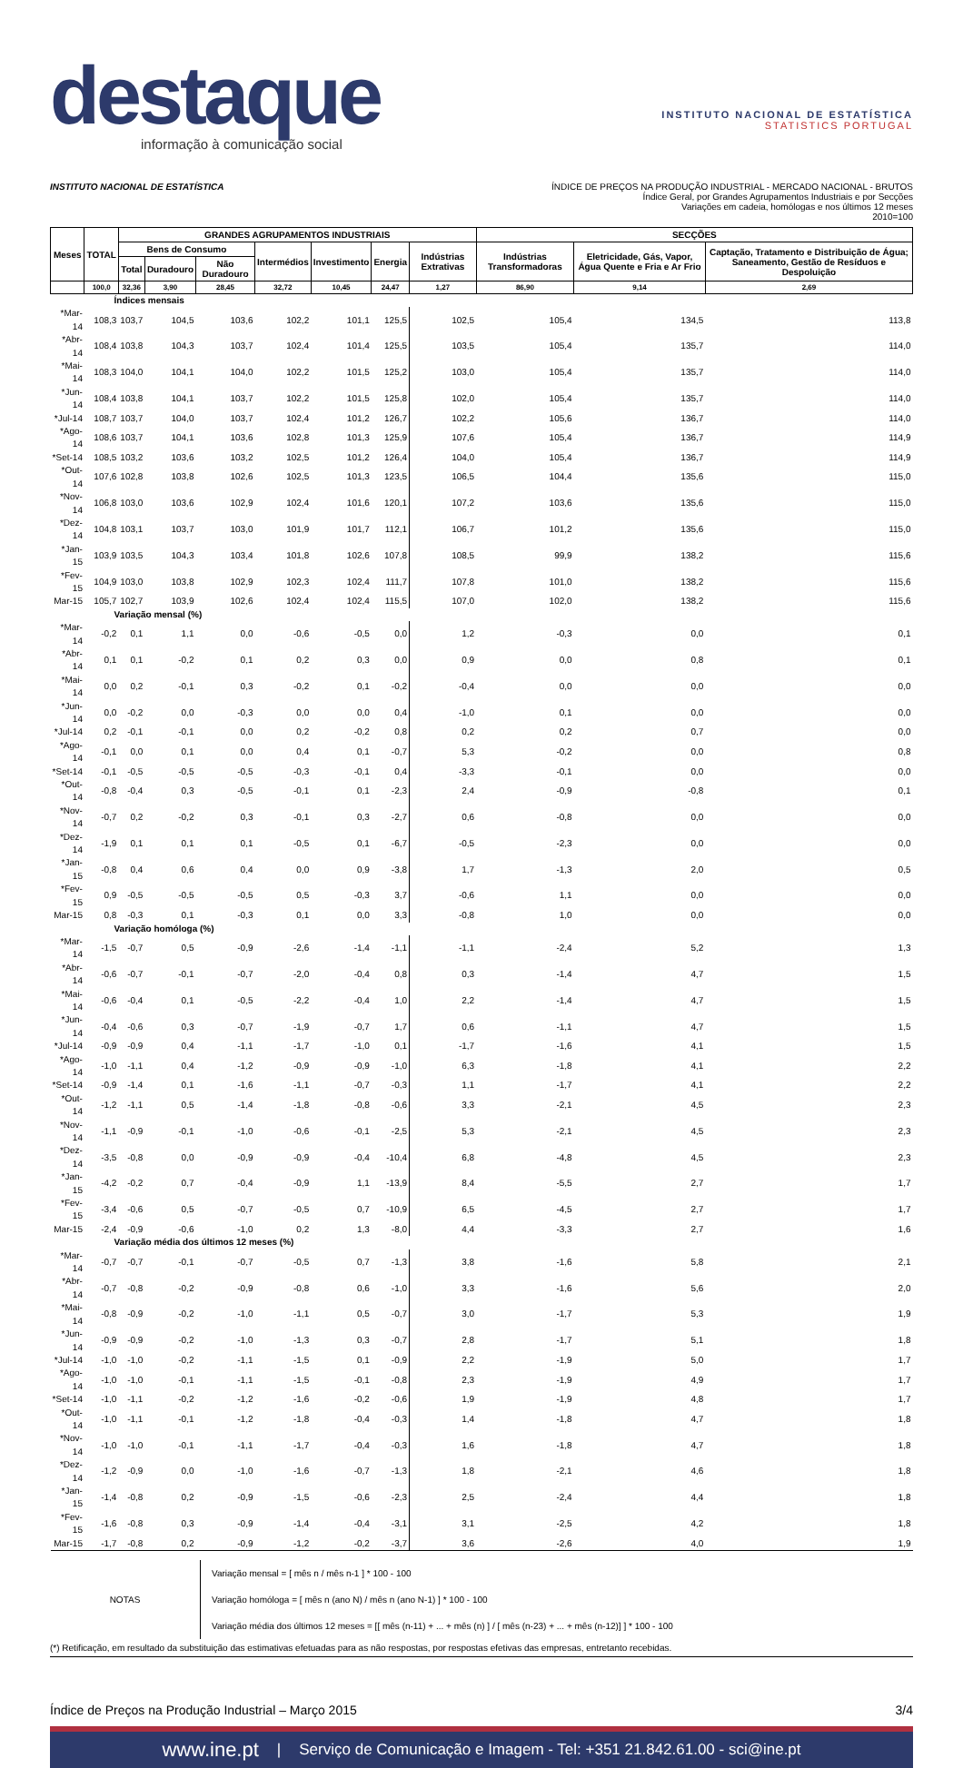destaque
informação à comunicação social
INSTITUTO NACIONAL DE ESTATÍSTICA
STATISTICS PORTUGAL
INSTITUTO NACIONAL DE ESTATÍSTICA
ÍNDICE DE PREÇOS NA PRODUÇÃO INDUSTRIAL - MERCADO NACIONAL - BRUTOS
Índice Geral, por Grandes Agrupamentos Industriais e por Secções
Variações em cadeia, homólogas e nos últimos 12 meses
2010=100
| Meses | TOTAL | GRANDES AGRUPAMENTOS INDUSTRIAIS | | | | | | | SECÇÕES | | |
| --- | --- | --- | --- | --- | --- | --- | --- | --- | --- | --- | --- |
| | | Bens de Consumo | | | Intermédios | Investimento | Energia | Indústrias Extrativas | Indústrias Transformadoras | Eletricidade, Gás, Vapor, Água Quente e Fria e Ar Frio | Captação, Tratamento e Distribuição de Água; Saneamento, Gestão de Resíduos e Despoluição |
| | | Total | Duradouro | Não Duradouro | | | | | | | |
| | 100,0 | 32,36 | 3,90 | 28,45 | 32,72 | 10,45 | 24,47 | 1,27 | 86,90 | 9,14 | 2,69 |
| Índices mensais | | | | | | | | | | | |
| *Mar-14 | 108,3 | 103,7 | 104,5 | 103,6 | 102,2 | 101,1 | 125,5 | 102,5 | 105,4 | 134,5 | 113,8 |
| *Abr-14 | 108,4 | 103,8 | 104,3 | 103,7 | 102,4 | 101,4 | 125,5 | 103,5 | 105,4 | 135,7 | 114,0 |
| *Mai-14 | 108,3 | 104,0 | 104,1 | 104,0 | 102,2 | 101,5 | 125,2 | 103,0 | 105,4 | 135,7 | 114,0 |
| *Jun-14 | 108,4 | 103,8 | 104,1 | 103,7 | 102,2 | 101,5 | 125,8 | 102,0 | 105,4 | 135,7 | 114,0 |
| *Jul-14 | 108,7 | 103,7 | 104,0 | 103,7 | 102,4 | 101,2 | 126,7 | 102,2 | 105,6 | 136,7 | 114,0 |
| *Ago-14 | 108,6 | 103,7 | 104,1 | 103,6 | 102,8 | 101,3 | 125,9 | 107,6 | 105,4 | 136,7 | 114,9 |
| *Set-14 | 108,5 | 103,2 | 103,6 | 103,2 | 102,5 | 101,2 | 126,4 | 104,0 | 105,4 | 136,7 | 114,9 |
| *Out-14 | 107,6 | 102,8 | 103,8 | 102,6 | 102,5 | 101,3 | 123,5 | 106,5 | 104,4 | 135,6 | 115,0 |
| *Nov-14 | 106,8 | 103,0 | 103,6 | 102,9 | 102,4 | 101,6 | 120,1 | 107,2 | 103,6 | 135,6 | 115,0 |
| *Dez-14 | 104,8 | 103,1 | 103,7 | 103,0 | 101,9 | 101,7 | 112,1 | 106,7 | 101,2 | 135,6 | 115,0 |
| *Jan-15 | 103,9 | 103,5 | 104,3 | 103,4 | 101,8 | 102,6 | 107,8 | 108,5 | 99,9 | 138,2 | 115,6 |
| *Fev-15 | 104,9 | 103,0 | 103,8 | 102,9 | 102,3 | 102,4 | 111,7 | 107,8 | 101,0 | 138,2 | 115,6 |
| Mar-15 | 105,7 | 102,7 | 103,9 | 102,6 | 102,4 | 102,4 | 115,5 | 107,0 | 102,0 | 138,2 | 115,6 |
| Variação mensal (%) | | | | | | | | | | | |
| *Mar-14 | -0,2 | 0,1 | 1,1 | 0,0 | -0,6 | -0,5 | 0,0 | 1,2 | -0,3 | 0,0 | 0,1 |
| *Abr-14 | 0,1 | 0,1 | -0,2 | 0,1 | 0,2 | 0,3 | 0,0 | 0,9 | 0,0 | 0,8 | 0,1 |
| *Mai-14 | 0,0 | 0,2 | -0,1 | 0,3 | -0,2 | 0,1 | -0,2 | -0,4 | 0,0 | 0,0 | 0,0 |
| *Jun-14 | 0,0 | -0,2 | 0,0 | -0,3 | 0,0 | 0,0 | 0,4 | -1,0 | 0,1 | 0,0 | 0,0 |
| *Jul-14 | 0,2 | -0,1 | -0,1 | 0,0 | 0,2 | -0,2 | 0,8 | 0,2 | 0,2 | 0,7 | 0,0 |
| *Ago-14 | -0,1 | 0,0 | 0,1 | 0,0 | 0,4 | 0,1 | -0,7 | 5,3 | -0,2 | 0,0 | 0,8 |
| *Set-14 | -0,1 | -0,5 | -0,5 | -0,5 | -0,3 | -0,1 | 0,4 | -3,3 | -0,1 | 0,0 | 0,0 |
| *Out-14 | -0,8 | -0,4 | 0,3 | -0,5 | -0,1 | 0,1 | -2,3 | 2,4 | -0,9 | -0,8 | 0,1 |
| *Nov-14 | -0,7 | 0,2 | -0,2 | 0,3 | -0,1 | 0,3 | -2,7 | 0,6 | -0,8 | 0,0 | 0,0 |
| *Dez-14 | -1,9 | 0,1 | 0,1 | 0,1 | -0,5 | 0,1 | -6,7 | -0,5 | -2,3 | 0,0 | 0,0 |
| *Jan-15 | -0,8 | 0,4 | 0,6 | 0,4 | 0,0 | 0,9 | -3,8 | 1,7 | -1,3 | 2,0 | 0,5 |
| *Fev-15 | 0,9 | -0,5 | -0,5 | -0,5 | 0,5 | -0,3 | 3,7 | -0,6 | 1,1 | 0,0 | 0,0 |
| Mar-15 | 0,8 | -0,3 | 0,1 | -0,3 | 0,1 | 0,0 | 3,3 | -0,8 | 1,0 | 0,0 | 0,0 |
| Variação homóloga (%) | | | | | | | | | | | |
| *Mar-14 | -1,5 | -0,7 | 0,5 | -0,9 | -2,6 | -1,4 | -1,1 | -1,1 | -2,4 | 5,2 | 1,3 |
| *Abr-14 | -0,6 | -0,7 | -0,1 | -0,7 | -2,0 | -0,4 | 0,8 | 0,3 | -1,4 | 4,7 | 1,5 |
| *Mai-14 | -0,6 | -0,4 | 0,1 | -0,5 | -2,2 | -0,4 | 1,0 | 2,2 | -1,4 | 4,7 | 1,5 |
| *Jun-14 | -0,4 | -0,6 | 0,3 | -0,7 | -1,9 | -0,7 | 1,7 | 0,6 | -1,1 | 4,7 | 1,5 |
| *Jul-14 | -0,9 | -0,9 | 0,4 | -1,1 | -1,7 | -1,0 | 0,1 | -1,7 | -1,6 | 4,1 | 1,5 |
| *Ago-14 | -1,0 | -1,1 | 0,4 | -1,2 | -0,9 | -0,9 | -1,0 | 6,3 | -1,8 | 4,1 | 2,2 |
| *Set-14 | -0,9 | -1,4 | 0,1 | -1,6 | -1,1 | -0,7 | -0,3 | 1,1 | -1,7 | 4,1 | 2,2 |
| *Out-14 | -1,2 | -1,1 | 0,5 | -1,4 | -1,8 | -0,8 | -0,6 | 3,3 | -2,1 | 4,5 | 2,3 |
| *Nov-14 | -1,1 | -0,9 | -0,1 | -1,0 | -0,6 | -0,1 | -2,5 | 5,3 | -2,1 | 4,5 | 2,3 |
| *Dez-14 | -3,5 | -0,8 | 0,0 | -0,9 | -0,9 | -0,4 | -10,4 | 6,8 | -4,8 | 4,5 | 2,3 |
| *Jan-15 | -4,2 | -0,2 | 0,7 | -0,4 | -0,9 | 1,1 | -13,9 | 8,4 | -5,5 | 2,7 | 1,7 |
| *Fev-15 | -3,4 | -0,6 | 0,5 | -0,7 | -0,5 | 0,7 | -10,9 | 6,5 | -4,5 | 2,7 | 1,7 |
| Mar-15 | -2,4 | -0,9 | -0,6 | -1,0 | 0,2 | 1,3 | -8,0 | 4,4 | -3,3 | 2,7 | 1,6 |
| Variação média dos últimos 12 meses (%) | | | | | | | | | | | |
| *Mar-14 | -0,7 | -0,7 | -0,1 | -0,7 | -0,5 | 0,7 | -1,3 | 3,8 | -1,6 | 5,8 | 2,1 |
| *Abr-14 | -0,7 | -0,8 | -0,2 | -0,9 | -0,8 | 0,6 | -1,0 | 3,3 | -1,6 | 5,6 | 2,0 |
| *Mai-14 | -0,8 | -0,9 | -0,2 | -1,0 | -1,1 | 0,5 | -0,7 | 3,0 | -1,7 | 5,3 | 1,9 |
| *Jun-14 | -0,9 | -0,9 | -0,2 | -1,0 | -1,3 | 0,3 | -0,7 | 2,8 | -1,7 | 5,1 | 1,8 |
| *Jul-14 | -1,0 | -1,0 | -0,2 | -1,1 | -1,5 | 0,1 | -0,9 | 2,2 | -1,9 | 5,0 | 1,7 |
| *Ago-14 | -1,0 | -1,0 | -0,1 | -1,1 | -1,5 | -0,1 | -0,8 | 2,3 | -1,9 | 4,9 | 1,7 |
| *Set-14 | -1,0 | -1,1 | -0,2 | -1,2 | -1,6 | -0,2 | -0,6 | 1,9 | -1,9 | 4,8 | 1,7 |
| *Out-14 | -1,0 | -1,1 | -0,1 | -1,2 | -1,8 | -0,4 | -0,3 | 1,4 | -1,8 | 4,7 | 1,8 |
| *Nov-14 | -1,0 | -1,0 | -0,1 | -1,1 | -1,7 | -0,4 | -0,3 | 1,6 | -1,8 | 4,7 | 1,8 |
| *Dez-14 | -1,2 | -0,9 | 0,0 | -1,0 | -1,6 | -0,7 | -1,3 | 1,8 | -2,1 | 4,6 | 1,8 |
| *Jan-15 | -1,4 | -0,8 | 0,2 | -0,9 | -1,5 | -0,6 | -2,3 | 2,5 | -2,4 | 4,4 | 1,8 |
| *Fev-15 | -1,6 | -0,8 | 0,3 | -0,9 | -1,4 | -0,4 | -3,1 | 3,1 | -2,5 | 4,2 | 1,8 |
| Mar-15 | -1,7 | -0,8 | 0,2 | -0,9 | -1,2 | -0,2 | -3,7 | 3,6 | -2,6 | 4,0 | 1,9 |
NOTAS
Variação mensal = [ mês n / mês n-1 ] * 100 - 100
Variação homóloga = [ mês n (ano N) / mês n (ano N-1) ] * 100 - 100
Variação média dos últimos 12 meses = [[ mês (n-11) + ... + mês (n) ] / [ mês (n-23) + ... + mês (n-12)] ] * 100 - 100
(*) Retificação, em resultado da substituição das estimativas efetuadas para as não respostas, por respostas efetivas das empresas, entretanto recebidas.
Índice de Preços na Produção Industrial – Março 2015 3/4
www.ine.pt | Serviço de Comunicação e Imagem - Tel: +351 21.842.61.00 - sci@ine.pt